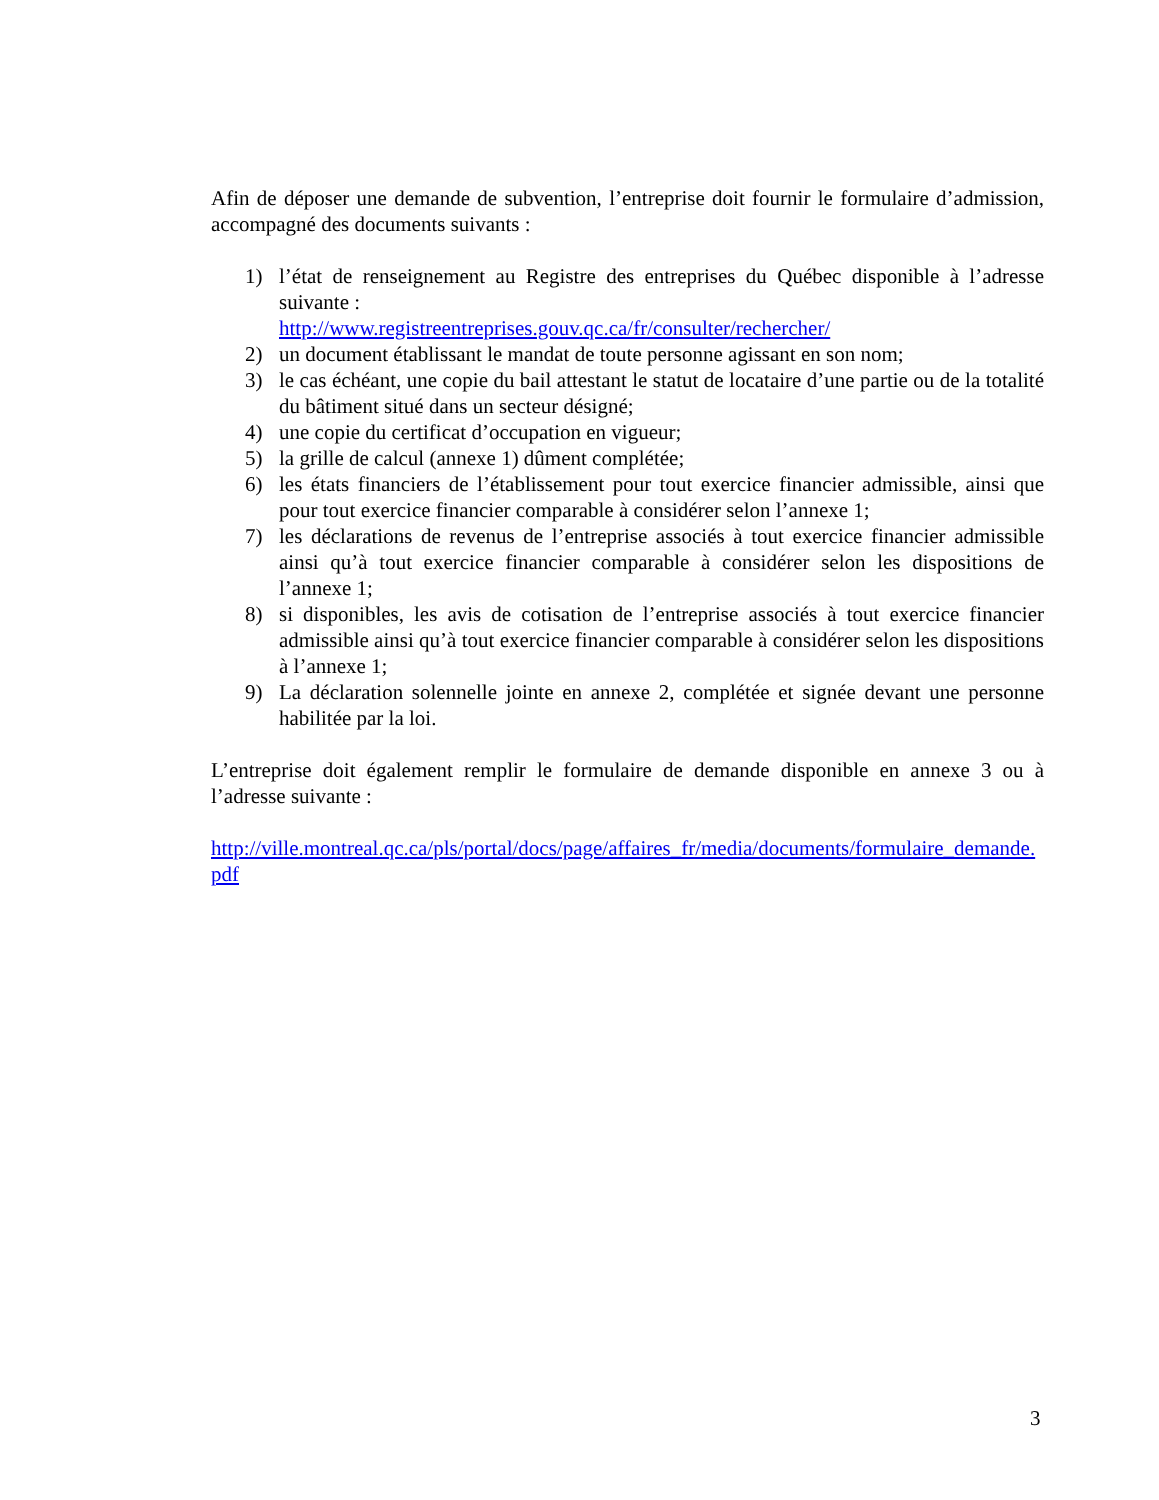Afin de déposer une demande de subvention, l’entreprise doit fournir le formulaire d’admission, accompagné des documents suivants :
1) l’état de renseignement au Registre des entreprises du Québec disponible à l’adresse suivante :
http://www.registreentreprises.gouv.qc.ca/fr/consulter/rechercher/
2) un document établissant le mandat de toute personne agissant en son nom;
3) le cas échéant, une copie du bail attestant le statut de locataire d’une partie ou de la totalité du bâtiment situé dans un secteur désigné;
4) une copie du certificat d’occupation en vigueur;
5) la grille de calcul (annexe 1) dûment complétée;
6) les états financiers de l’établissement pour tout exercice financier admissible, ainsi que pour tout exercice financier comparable à considérer selon l’annexe 1;
7) les déclarations de revenus de l’entreprise associés à tout exercice financier admissible ainsi qu’à tout exercice financier comparable à considérer selon les dispositions de l’annexe 1;
8) si disponibles, les avis de cotisation de l’entreprise associés à tout exercice financier admissible ainsi qu’à tout exercice financier comparable à considérer selon les dispositions à l’annexe 1;
9) La déclaration solennelle jointe en annexe 2, complétée et signée devant une personne habilitée par la loi.
L’entreprise doit également remplir le formulaire de demande disponible en annexe 3 ou à l’adresse suivante :
http://ville.montreal.qc.ca/pls/portal/docs/page/affaires_fr/media/documents/formulaire_demande.pdf
3